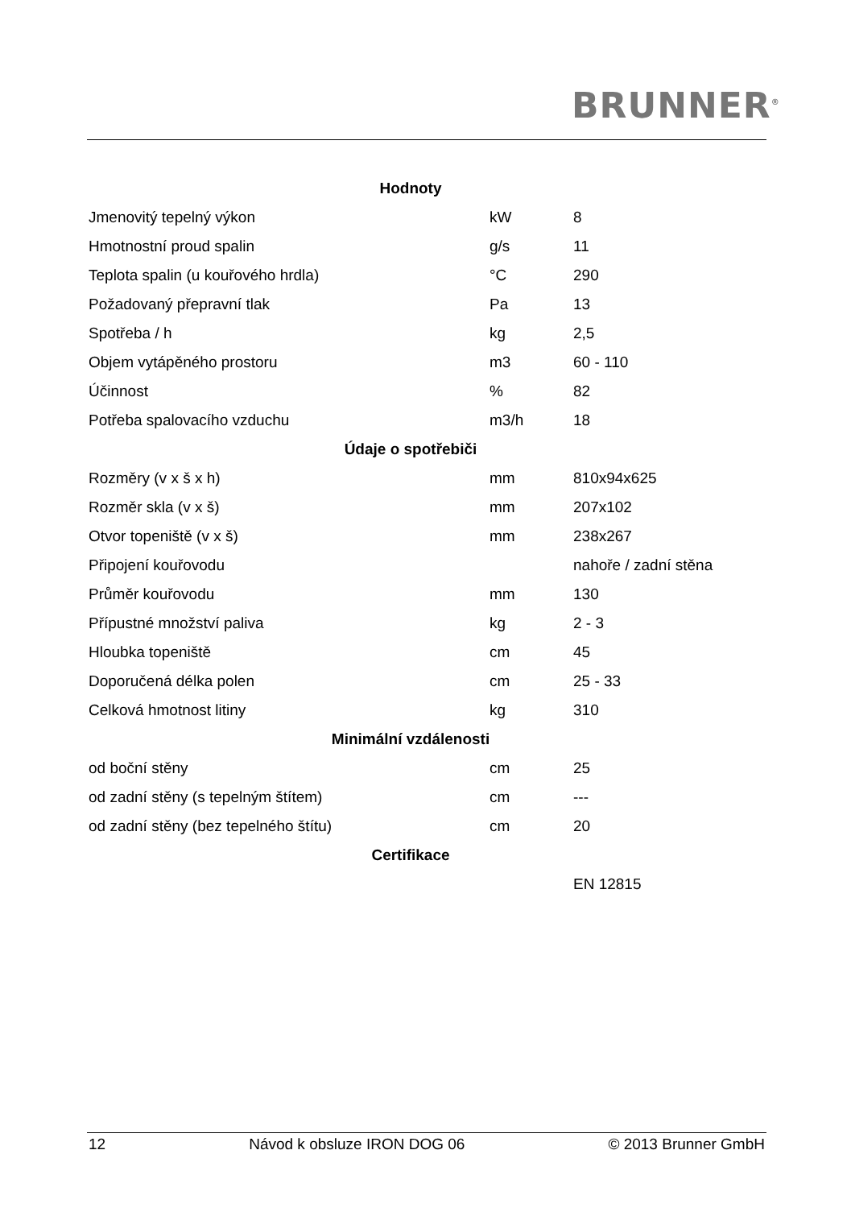BRUNNER<sup>®</sup>
| Hodnoty | | |
| --- | --- | --- |
| Jmenovitý tepelný výkon | kW | 8 |
| Hmotnostní proud spalin | g/s | 11 |
| Teplota spalin (u kouřového hrdla) | °C | 290 |
| Požadovaný přepravní tlak | Pa | 13 |
| Spotřeba / h | kg | 2,5 |
| Objem vytápěného prostoru | m3 | 60 - 110 |
| Účinnost | % | 82 |
| Potřeba spalovacího vzduchu | m3/h | 18 |
| Údaje o spotřebiči | | |
| Rozměry (v x š x h) | mm | 810x94x625 |
| Rozměr skla (v x š) | mm | 207x102 |
| Otvor topeniště (v x š) | mm | 238x267 |
| Připojení kouřovodu | | nahoře / zadní stěna |
| Průměr kouřovodu | mm | 130 |
| Přípustné množství paliva | kg | 2 - 3 |
| Hloubka topeniště | cm | 45 |
| Doporučená délka polen | cm | 25 - 33 |
| Celková hmotnost litiny | kg | 310 |
| Minimální vzdálenosti | | |
| od boční stěny | cm | 25 |
| od zadní stěny (s tepelným štítem) | cm | --- |
| od zadní stěny (bez tepelného štítu) | cm | 20 |
| Certifikace | | |
| | | EN 12815 |
12 Návod k obsluze IRON DOG 06 © 2013 Brunner GmbH